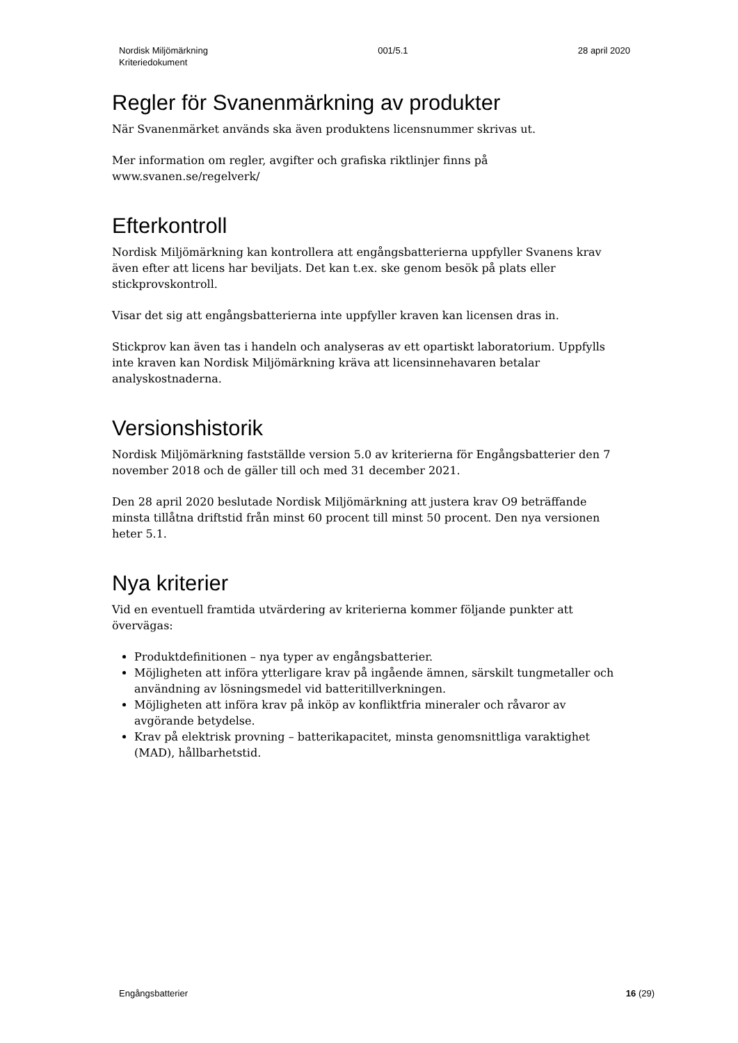Nordisk Miljömärkning
Kriteriedokument
001/5.1 28 april 2020
Regler för Svanenmärkning av produkter
När Svanenmärket används ska även produktens licensnummer skrivas ut.
Mer information om regler, avgifter och grafiska riktlinjer finns på www.svanen.se/regelverk/
Efterkontroll
Nordisk Miljömärkning kan kontrollera att engångsbatterierna uppfyller Svanens krav även efter att licens har beviljats. Det kan t.ex. ske genom besök på plats eller stickprovskontroll.
Visar det sig att engångsbatterierna inte uppfyller kraven kan licensen dras in.
Stickprov kan även tas i handeln och analyseras av ett opartiskt laboratorium. Uppfylls inte kraven kan Nordisk Miljömärkning kräva att licensinnehavaren betalar analyskostnaderna.
Versionshistorik
Nordisk Miljömärkning fastställde version 5.0 av kriterierna för Engångsbatterier den 7 november 2018 och de gäller till och med 31 december 2021.
Den 28 april 2020 beslutade Nordisk Miljömärkning att justera krav O9 beträffande minsta tillåtna driftstid från minst 60 procent till minst 50 procent. Den nya versionen heter 5.1.
Nya kriterier
Vid en eventuell framtida utvärdering av kriterierna kommer följande punkter att övervägas:
Produktdefinitionen – nya typer av engångsbatterier.
Möjligheten att införa ytterligare krav på ingående ämnen, särskilt tungmetaller och användning av lösningsmedel vid batteritillverkningen.
Möjligheten att införa krav på inköp av konfliktfria mineraler och råvaror av avgörande betydelse.
Krav på elektrisk provning – batterikapacitet, minsta genomsnittliga varaktighet (MAD), hållbarhetstid.
Engångsbatterier 16 (29)